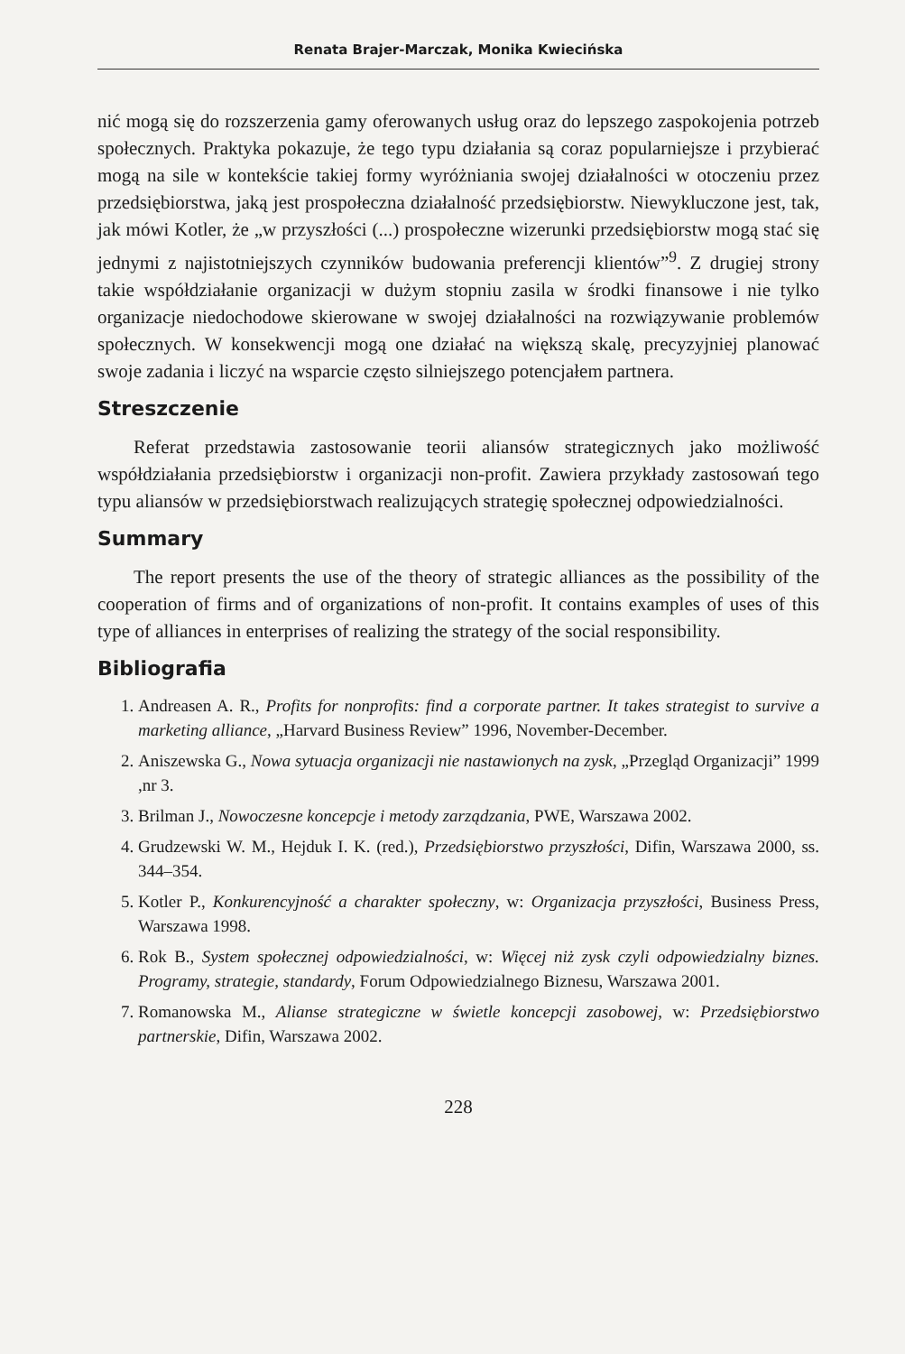Renata Brajer-Marczak, Monika Kwiecińska
nić mogą się do rozszerzenia gamy oferowanych usług oraz do lepszego zaspokojenia potrzeb społecznych. Praktyka pokazuje, że tego typu działania są coraz popularniejsze i przybierać mogą na sile w kontekście takiej formy wyróżniania swojej działalności w otoczeniu przez przedsiębiorstwa, jaką jest prospołeczna działalność przedsiębiorstw. Niewykluczone jest, tak, jak mówi Kotler, że „w przyszłości (...) prospołeczne wizerunki przedsiębiorstw mogą stać się jednymi z najistotniejszych czynników budowania preferencji klientów”<sup>9</sup>. Z drugiej strony takie współdziałanie organizacji w dużym stopniu zasila w środki finansowe i nie tylko organizacje niedochodowe skierowane w swojej działalności na rozwiązywanie problemów społecznych. W konsekwencji mogą one działać na większą skalę, precyzyjniej planować swoje zadania i liczyć na wsparcie często silniejszego potencjałem partnera.
Streszczenie
Referat przedstawia zastosowanie teorii aliansów strategicznych jako możliwość współdziałania przedsiębiorstw i organizacji non-profit. Zawiera przykłady zastosowań tego typu aliansów w przedsiębiorstwach realizujących strategię społecznej odpowiedzialności.
Summary
The report presents the use of the theory of strategic alliances as the possibility of the cooperation of firms and of organizations of non-profit. It contains examples of uses of this type of alliances in enterprises of realizing the strategy of the social responsibility.
Bibliografia
1. Andreasen A. R., Profits for nonprofits: find a corporate partner. It takes strategist to survive a marketing alliance, „Harvard Business Review” 1996, November-December.
2. Aniszewska G., Nowa sytuacja organizacji nie nastawionych na zysk, „Przegląd Organizacji” 1999 ,nr 3.
3. Brilman J., Nowoczesne koncepcje i metody zarządzania, PWE, Warszawa 2002.
4. Grudzewski W. M., Hejduk I. K. (red.), Przedsiębiorstwo przyszłości, Difin, Warszawa 2000, ss. 344–354.
5. Kotler P., Konkurencyjność a charakter społeczny, w: Organizacja przyszłości, Business Press, Warszawa 1998.
6. Rok B., System społecznej odpowiedzialności, w: Więcej niż zysk czyli odpowiedzialny biznes. Programy, strategie, standardy, Forum Odpowiedzialnego Biznesu, Warszawa 2001.
7. Romanowska M., Alianse strategiczne w świetle koncepcji zasobowej, w: Przedsiębiorstwo partnerskie, Difin, Warszawa 2002.
228